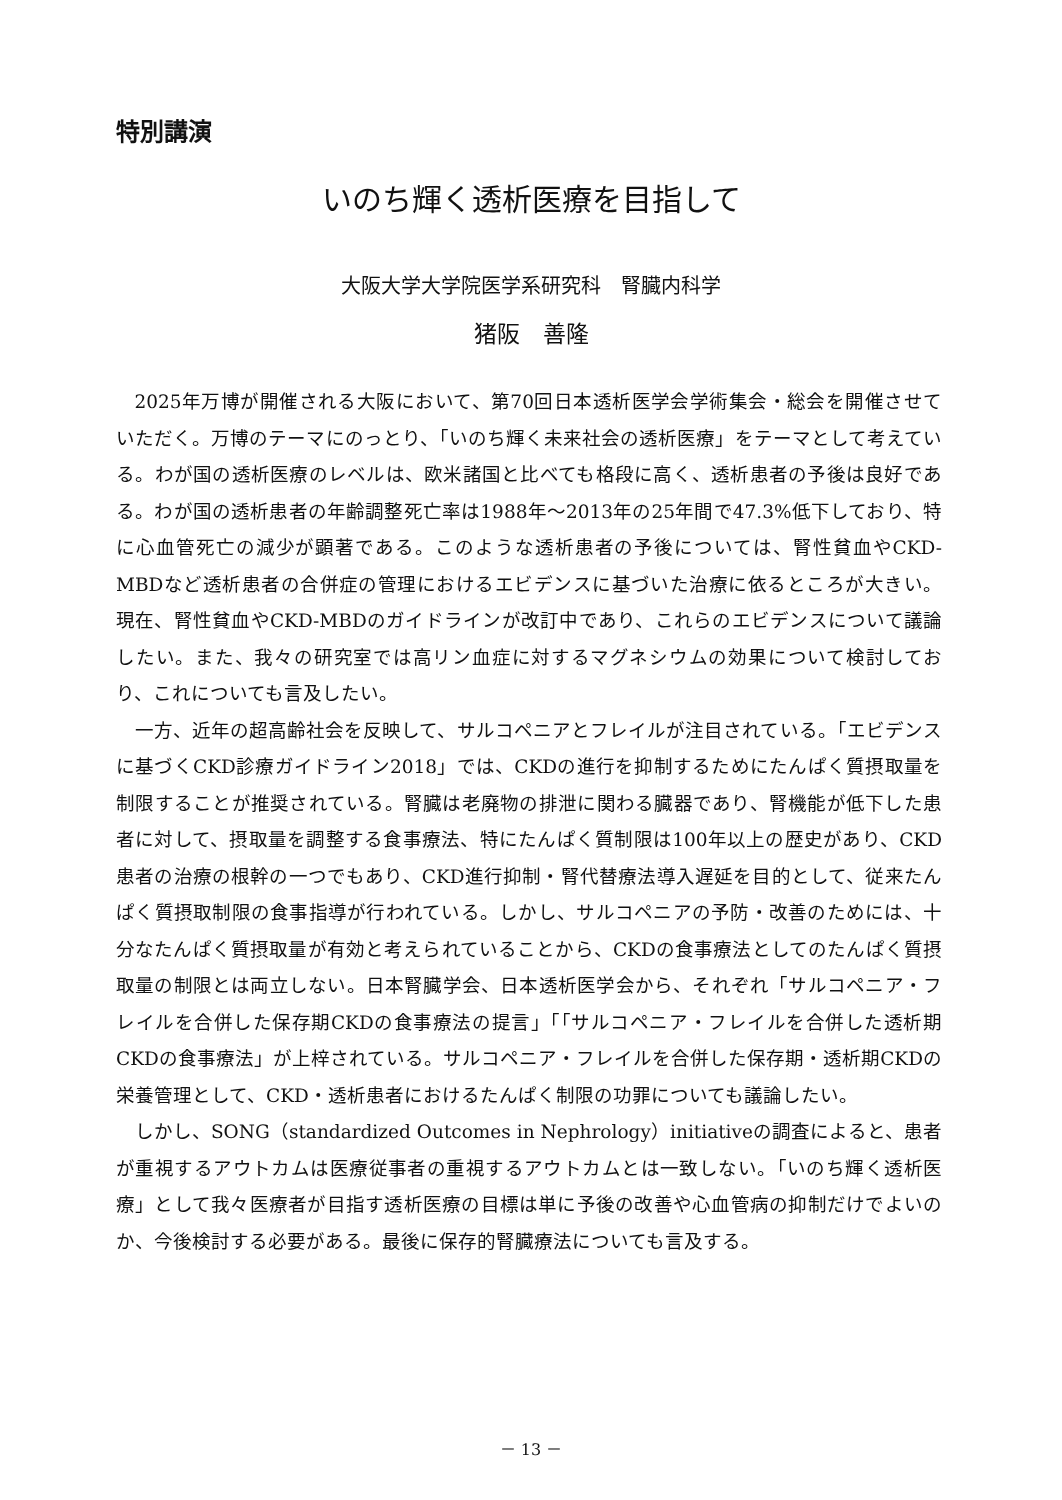特別講演
いのち輝く透析医療を目指して
大阪大学大学院医学系研究科　腎臓内科学
猪阪　善隆
2025年万博が開催される大阪において、第70回日本透析医学会学術集会・総会を開催させていただく。万博のテーマにのっとり、「いのち輝く未来社会の透析医療」をテーマとして考えている。わが国の透析医療のレベルは、欧米諸国と比べても格段に高く、透析患者の予後は良好である。わが国の透析患者の年齢調整死亡率は1988年～2013年の25年間で47.3%低下しており、特に心血管死亡の減少が顕著である。このような透析患者の予後については、腎性貧血やCKD-MBDなど透析患者の合併症の管理におけるエビデンスに基づいた治療に依るところが大きい。現在、腎性貧血やCKD-MBDのガイドラインが改訂中であり、これらのエビデンスについて議論したい。また、我々の研究室では高リン血症に対するマグネシウムの効果について検討しており、これについても言及したい。
一方、近年の超高齢社会を反映して、サルコペニアとフレイルが注目されている。「エビデンスに基づくCKD診療ガイドライン2018」では、CKDの進行を抑制するためにたんぱく質摂取量を制限することが推奨されている。腎臓は老廃物の排泄に関わる臓器であり、腎機能が低下した患者に対して、摂取量を調整する食事療法、特にたんぱく質制限は100年以上の歴史があり、CKD患者の治療の根幹の一つでもあり、CKD進行抑制・腎代替療法導入遅延を目的として、従来たんぱく質摂取制限の食事指導が行われている。しかし、サルコペニアの予防・改善のためには、十分なたんぱく質摂取量が有効と考えられていることから、CKDの食事療法としてのたんぱく質摂取量の制限とは両立しない。日本腎臓学会、日本透析医学会から、それぞれ「サルコペニア・フレイルを合併した保存期CKDの食事療法の提言」「「サルコペニア・フレイルを合併した透析期CKDの食事療法」が上梓されている。サルコペニア・フレイルを合併した保存期・透析期CKDの栄養管理として、CKD・透析患者におけるたんぱく制限の功罪についても議論したい。
しかし、SONG（standardized Outcomes in Nephrology）initiativeの調査によると、患者が重視するアウトカムは医療従事者の重視するアウトカムとは一致しない。「いのち輝く透析医療」として我々医療者が目指す透析医療の目標は単に予後の改善や心血管病の抑制だけでよいのか、今後検討する必要がある。最後に保存的腎臓療法についても言及する。
－ 13 －